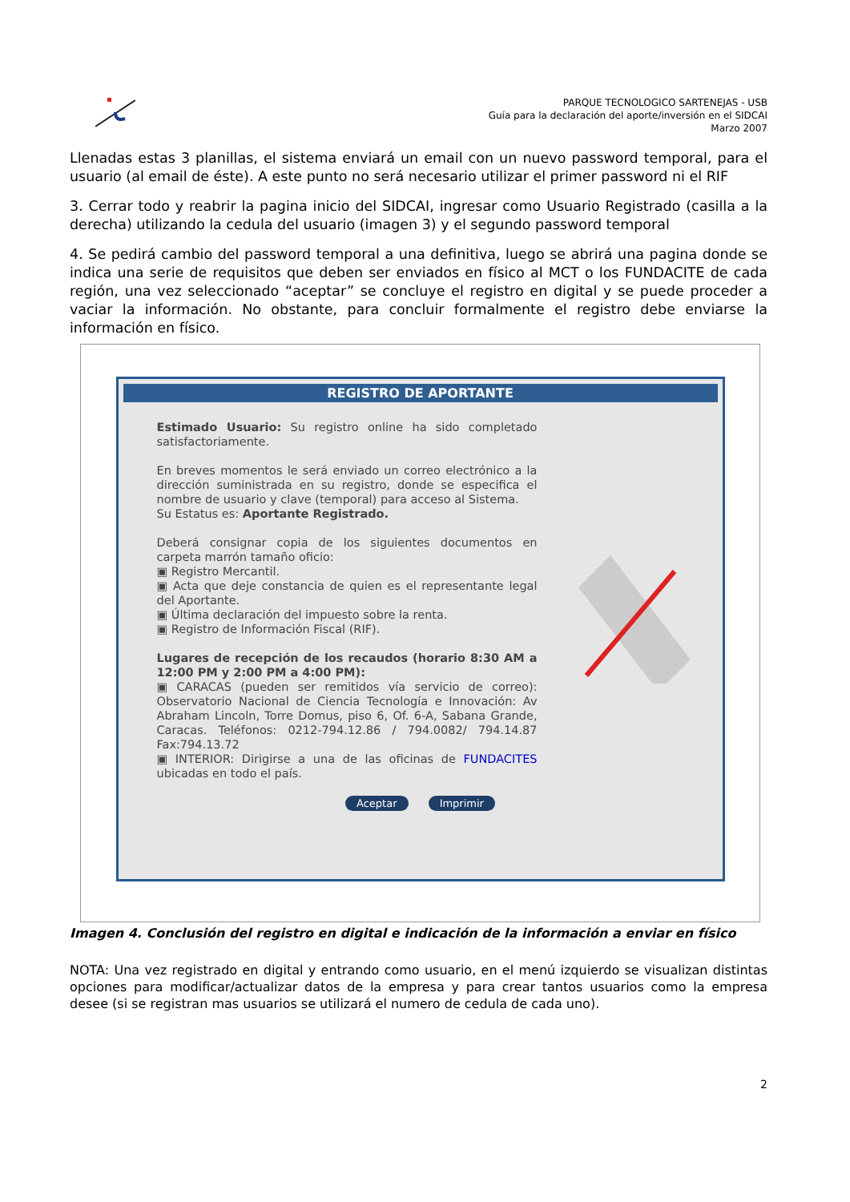PARQUE TECNOLOGICO SARTENEJAS - USB
Guía para la declaración del aporte/inversión en el SIDCAI
Marzo 2007
Llenadas estas 3 planillas, el sistema enviará un email con un nuevo password temporal, para el usuario (al email de éste). A este punto no será necesario utilizar el primer password ni el RIF
3. Cerrar todo y reabrir la pagina inicio del SIDCAI, ingresar como Usuario Registrado (casilla a la derecha) utilizando la cedula del usuario (imagen 3) y el segundo password temporal
4. Se pedirá cambio del password temporal a una definitiva, luego se abrirá una pagina donde se indica una serie de requisitos que deben ser enviados en físico al MCT o los FUNDACITE de cada región, una vez seleccionado “aceptar” se concluye el registro en digital y se puede proceder a vaciar la información. No obstante, para concluir formalmente el registro debe enviarse la información en físico.
REGISTRO DE APORTANTE
Estimado Usuario: Su registro online ha sido completado satisfactoriamente.
En breves momentos le será enviado un correo electrónico a la dirección suministrada en su registro, donde se especifica el nombre de usuario y clave (temporal) para acceso al Sistema.
Su Estatus es: Aportante Registrado.
Deberá consignar copia de los siguientes documentos en carpeta marrón tamaño oficio:
▣ Registro Mercantil.
▣ Acta que deje constancia de quien es el representante legal del Aportante.
▣ Última declaración del impuesto sobre la renta.
▣ Registro de Información Fiscal (RIF).
Lugares de recepción de los recaudos (horario 8:30 AM a 12:00 PM y 2:00 PM a 4:00 PM):
▣ CARACAS (pueden ser remitidos vía servicio de correo): Observatorio Nacional de Ciencia Tecnología e Innovación: Av Abraham Lincoln, Torre Domus, piso 6, Of. 6-A, Sabana Grande, Caracas. Teléfonos: 0212-794.12.86 / 794.0082/ 794.14.87 Fax:794.13.72
▣ INTERIOR: Dirigirse a una de las oficinas de FUNDACITES ubicadas en todo el país.
Aceptar Imprimir
Imagen 4. Conclusión del registro en digital e indicación de la información a enviar en físico
NOTA: Una vez registrado en digital y entrando como usuario, en el menú izquierdo se visualizan distintas opciones para modificar/actualizar datos de la empresa y para crear tantos usuarios como la empresa desee (si se registran mas usuarios se utilizará el numero de cedula de cada uno).
2